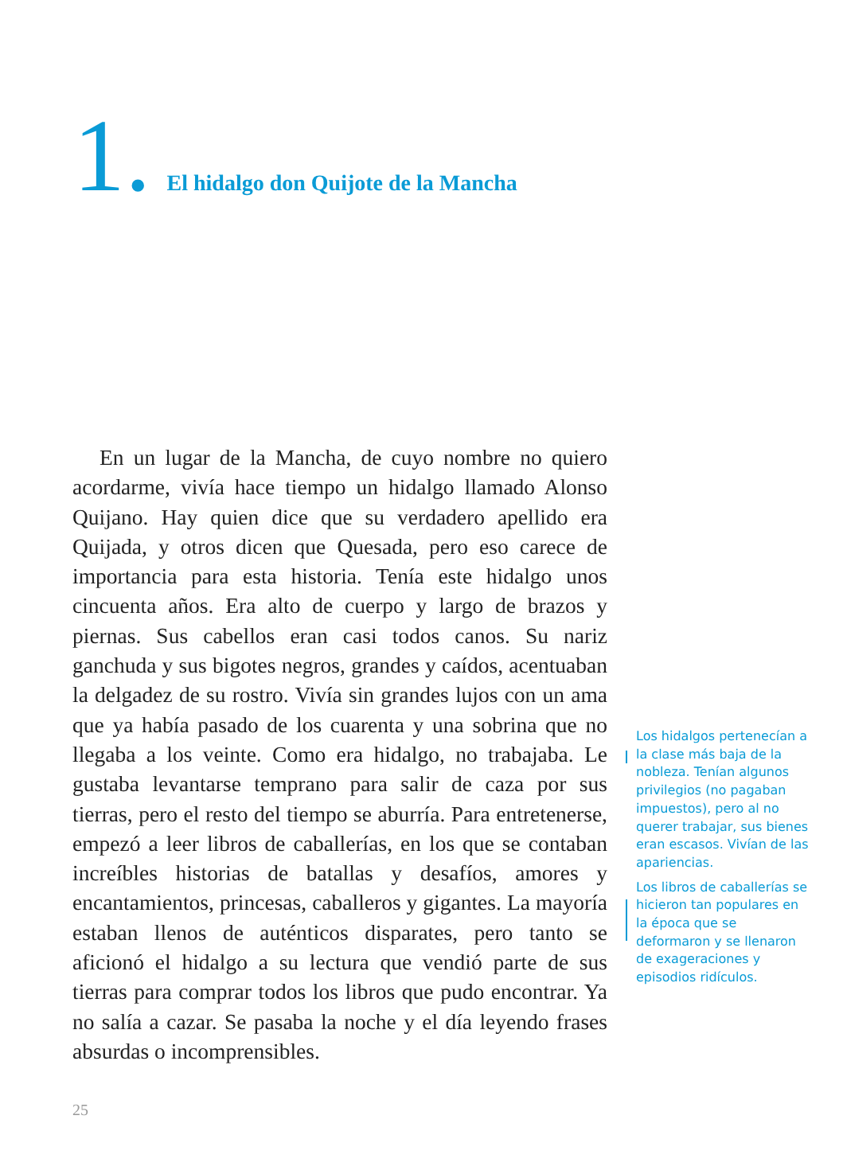1. El hidalgo don Quijote de la Mancha
En un lugar de la Mancha, de cuyo nombre no quiero acordarme, vivía hace tiempo un hidalgo llamado Alonso Quijano. Hay quien dice que su verdadero apellido era Quijada, y otros dicen que Quesada, pero eso carece de importancia para esta historia. Tenía este hidalgo unos cincuenta años. Era alto de cuerpo y largo de brazos y piernas. Sus cabellos eran casi todos canos. Su nariz ganchuda y sus bigotes negros, grandes y caídos, acentuaban la delgadez de su rostro. Vivía sin grandes lujos con un ama que ya había pasado de los cuarenta y una sobrina que no llegaba a los veinte. Como era hidalgo, no trabajaba. Le gustaba levantarse temprano para salir de caza por sus tierras, pero el resto del tiempo se aburría. Para entretenerse, empezó a leer libros de caballerías, en los que se contaban increíbles historias de batallas y desafíos, amores y encantamientos, princesas, caballeros y gigantes. La mayoría estaban llenos de auténticos disparates, pero tanto se aficionó el hidalgo a su lectura que vendió parte de sus tierras para comprar todos los libros que pudo encontrar. Ya no salía a cazar. Se pasaba la noche y el día leyendo frases absurdas o incomprensibles.
Los hidalgos pertenecían a la clase más baja de la nobleza. Tenían algunos privilegios (no pagaban impuestos), pero al no querer trabajar, sus bienes eran escasos. Vivían de las apariencias.
Los libros de caballerías se hicieron tan populares en la época que se deformaron y se llenaron de exageraciones y episodios ridículos.
25